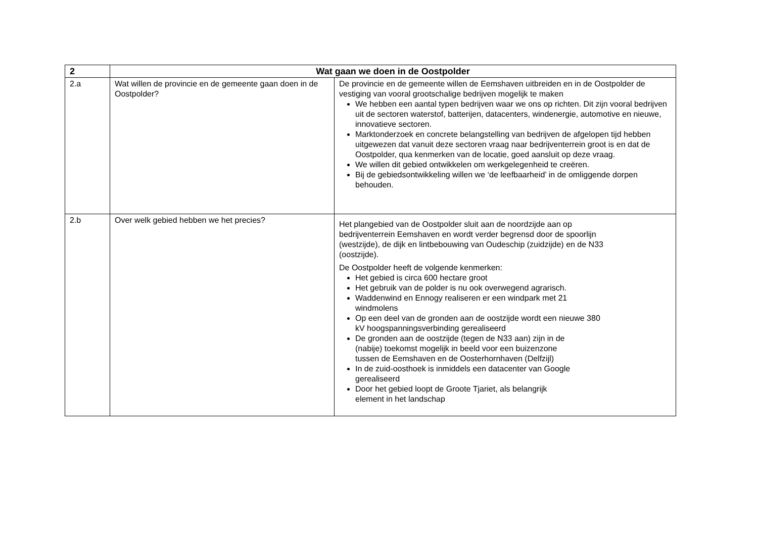| 2 | Wat gaan we doen in de Oostpolder | |
| --- | --- | --- |
| 2.a | Wat willen de provincie en de gemeente gaan doen in de Oostpolder? | De provincie en de gemeente willen de Eemshaven uitbreiden en in de Oostpolder de vestiging van vooral grootschalige bedrijven mogelijk te maken We hebben een aantal typen bedrijven waar we ons op richten. Dit zijn vooral bedrijven uit de sectoren waterstof, batterijen, datacenters, windenergie, automotive en nieuwe, innovatieve sectoren. Marktonderzoek en concrete belangstelling van bedrijven de afgelopen tijd hebben uitgewezen dat vanuit deze sectoren vraag naar bedrijventerrein groot is en dat de Oostpolder, qua kenmerken van de locatie, goed aansluit op deze vraag. We willen dit gebied ontwikkelen om werkgelegenheid te creëren. Bij de gebiedsontwikkeling willen we ‘de leefbaarheid’ in de omliggende dorpen behouden. |
| 2.b | Over welk gebied hebben we het precies? | Het plangebied van de Oostpolder sluit aan de noordzijde aan op bedrijventerrein Eemshaven en wordt verder begrensd door de spoorlijn (westzijde), de dijk en lintbebouwing van Oudeschip (zuidzijde) en de N33 (oostzijde). De Oostpolder heeft de volgende kenmerken: Het gebied is circa 600 hectare groot Het gebruik van de polder is nu ook overwegend agrarisch. Waddenwind en Ennogy realiseren er een windpark met 21 windmolens Op een deel van de gronden aan de oostzijde wordt een nieuwe 380 kV hoogspanningsverbinding gerealiseerd De gronden aan de oostzijde (tegen de N33 aan) zijn in de (nabije) toekomst mogelijk in beeld voor een buizenzone tussen de Eemshaven en de Oosterhornhaven (Delfzijl) In de zuid-oosthoek is inmiddels een datacenter van Google gerealiseerd Door het gebied loopt de Groote Tjariet, als belangrijk element in het landschap |